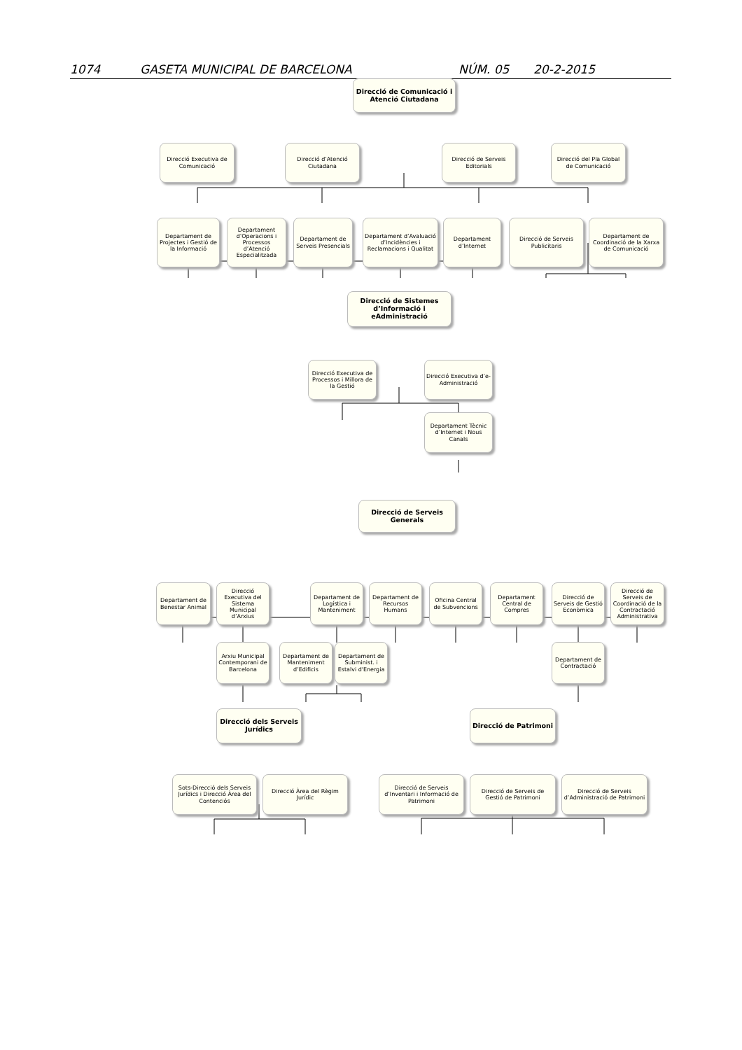1074 GASETA MUNICIPAL DE BARCELONA NÚM. 05 20-2-2015
Direcció de Comunicació i Atenció Ciutadana
Direcció Executiva de Comunicació
Direcció d’Atenció Ciutadana
Direcció de Serveis Editorials
Direcció del Pla Global de Comunicació
Departament de Projectes i Gestió de la Informació
Departament d’Operacions i Processos d’Atenció Especialitzada
Departament de Serveis Presencials
Departament d’Avaluació d’Incidències i Reclamacions i Qualitat
Departament d’Internet
Direcció de Serveis Publicitaris
Departament de Coordinació de la Xarxa de Comunicació
Direcció de Sistemes d’Informació i eAdministració
Direcció Executiva de Processos i Millora de la Gestió
Direcció Executiva d’e-Administració
Departament Tècnic d’Internet i Nous Canals
Direcció de Serveis Generals
Departament de Benestar Animal
Direcció Executiva del Sistema Municipal d’Arxius
Departament de Logística i Manteniment
Departament de Recursos Humans
Oficina Central de Subvencions
Departament Central de Compres
Direcció de Serveis de Gestió Econòmica
Direcció de Serveis de Coordinació de la Contractació Administrativa
Arxiu Municipal Contemporani de Barcelona
Departament de Manteniment d’Edificis
Departament de Subminist. i Estalvi d'Energia
Departament de Contractació
Direcció dels Serveis Jurídics
Direcció de Patrimoni
Sots-Direcció dels Serveis Jurídics i Direcció Àrea del Contenciós
Direcció Àrea del Règim Jurídic
Direcció de Serveis d’Inventari i Informació de Patrimoni
Direcció de Serveis de Gestió de Patrimoni
Direcció de Serveis d’Administració de Patrimoni